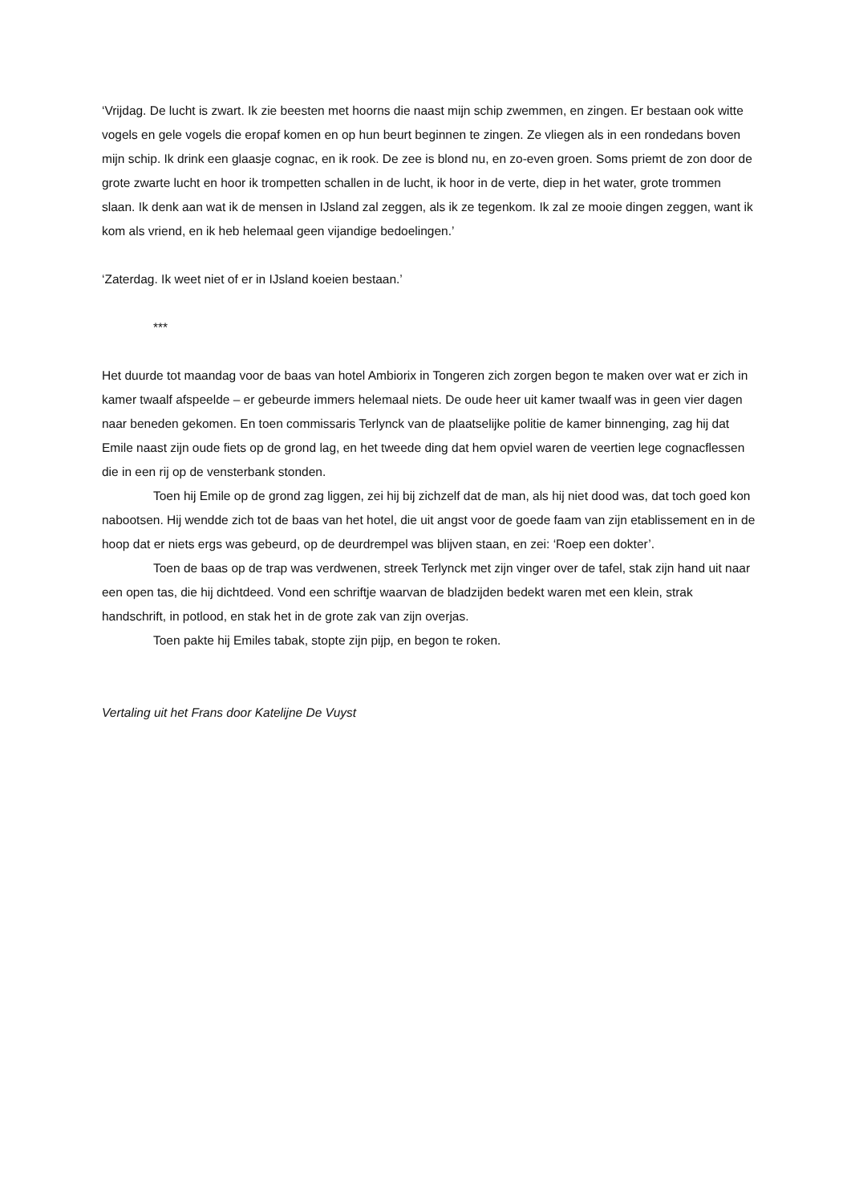‘Vrijdag. De lucht is zwart. Ik zie beesten met hoorns die naast mijn schip zwemmen, en zingen. Er bestaan ook witte vogels en gele vogels die eropaf komen en op hun beurt beginnen te zingen. Ze vliegen als in een rondedans boven mijn schip. Ik drink een glaasje cognac, en ik rook. De zee is blond nu, en zo-even groen. Soms priemt de zon door de grote zwarte lucht en hoor ik trompetten schallen in de lucht, ik hoor in de verte, diep in het water, grote trommen slaan. Ik denk aan wat ik de mensen in IJsland zal zeggen, als ik ze tegenkom. Ik zal ze mooie dingen zeggen, want ik kom als vriend, en ik heb helemaal geen vijandige bedoelingen.’
‘Zaterdag. Ik weet niet of er in IJsland koeien bestaan.’
***
Het duurde tot maandag voor de baas van hotel Ambiorix in Tongeren zich zorgen begon te maken over wat er zich in kamer twaalf afspeelde – er gebeurde immers helemaal niets. De oude heer uit kamer twaalf was in geen vier dagen naar beneden gekomen. En toen commissaris Terlynck van de plaatselijke politie de kamer binnenging, zag hij dat Emile naast zijn oude fiets op de grond lag, en het tweede ding dat hem opviel waren de veertien lege cognacflessen die in een rij op de vensterbank stonden.
Toen hij Emile op de grond zag liggen, zei hij bij zichzelf dat de man, als hij niet dood was, dat toch goed kon nabootsen. Hij wendde zich tot de baas van het hotel, die uit angst voor de goede faam van zijn etablissement en in de hoop dat er niets ergs was gebeurd, op de deurdrempel was blijven staan, en zei: ‘Roep een dokter’.
Toen de baas op de trap was verdwenen, streek Terlynck met zijn vinger over de tafel, stak zijn hand uit naar een open tas, die hij dichtdeed. Vond een schriftje waarvan de bladzijden bedekt waren met een klein, strak handschrift, in potlood, en stak het in de grote zak van zijn overjas.
Toen pakte hij Emiles tabak, stopte zijn pijp, en begon te roken.
Vertaling uit het Frans door Katelijne De Vuyst